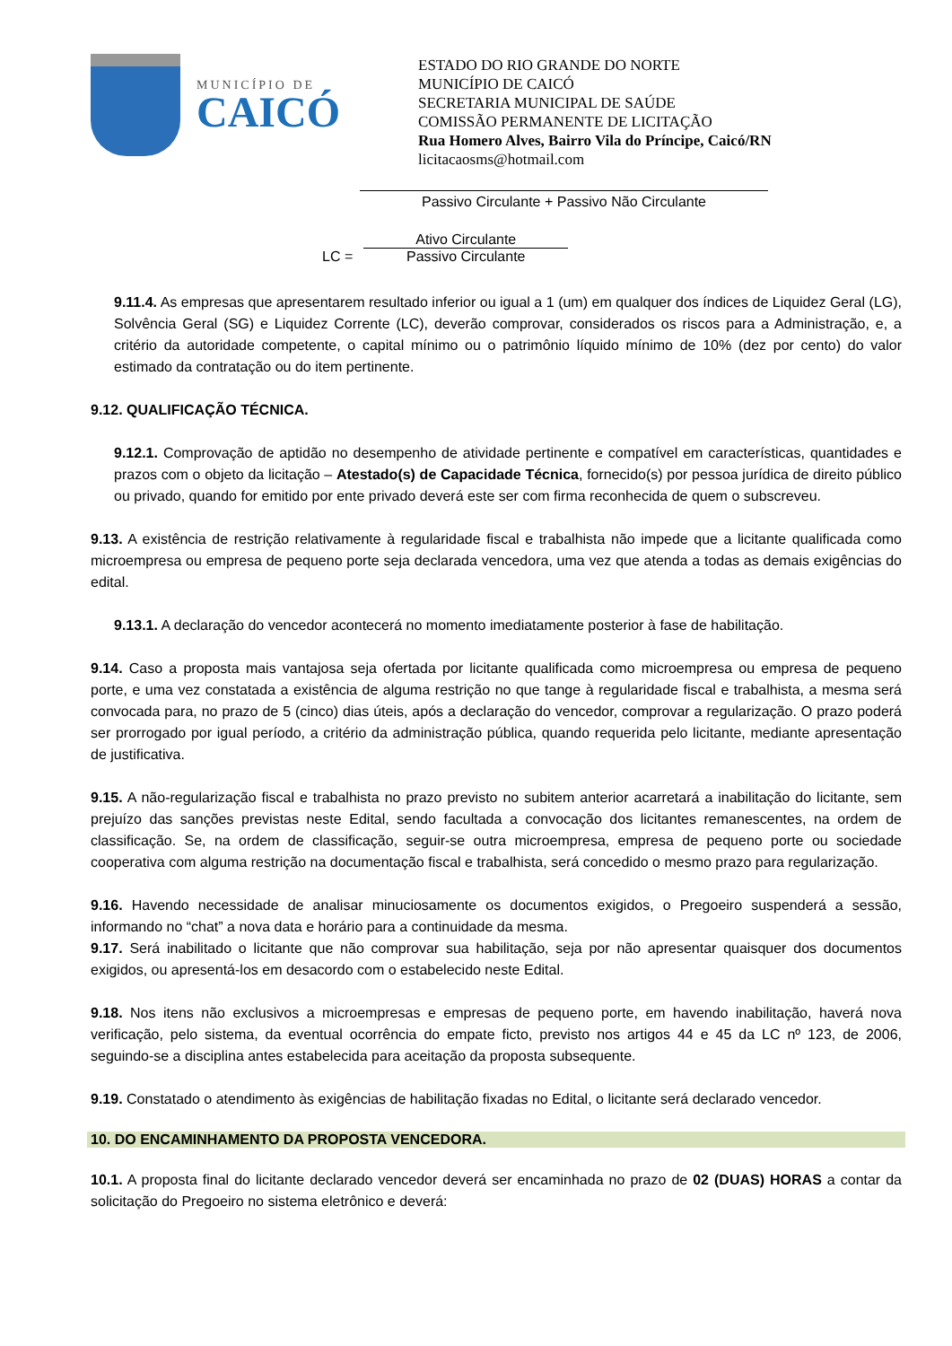MUNICÍPIO DE
CAICÓ
ESTADO DO RIO GRANDE DO NORTE
MUNICÍPIO DE CAICÓ
SECRETARIA MUNICIPAL DE SAÚDE
COMISSÃO PERMANENTE DE LICITAÇÃO
Rua Homero Alves, Bairro Vila do Príncipe, Caicó/RN
licitacaosms@hotmail.com
Passivo Circulante + Passivo Não Circulante
LC =
Ativo Circulante
Passivo Circulante
9.11.4. As empresas que apresentarem resultado inferior ou igual a 1 (um) em qualquer dos índices de Liquidez Geral (LG), Solvência Geral (SG) e Liquidez Corrente (LC), deverão comprovar, considerados os riscos para a Administração, e, a critério da autoridade competente, o capital mínimo ou o patrimônio líquido mínimo de 10% (dez por cento) do valor estimado da contratação ou do item pertinente.
9.12. QUALIFICAÇÃO TÉCNICA.
9.12.1. Comprovação de aptidão no desempenho de atividade pertinente e compatível em características, quantidades e prazos com o objeto da licitação – Atestado(s) de Capacidade Técnica, fornecido(s) por pessoa jurídica de direito público ou privado, quando for emitido por ente privado deverá este ser com firma reconhecida de quem o subscreveu.
9.13. A existência de restrição relativamente à regularidade fiscal e trabalhista não impede que a licitante qualificada como microempresa ou empresa de pequeno porte seja declarada vencedora, uma vez que atenda a todas as demais exigências do edital.
9.13.1. A declaração do vencedor acontecerá no momento imediatamente posterior à fase de habilitação.
9.14. Caso a proposta mais vantajosa seja ofertada por licitante qualificada como microempresa ou empresa de pequeno porte, e uma vez constatada a existência de alguma restrição no que tange à regularidade fiscal e trabalhista, a mesma será convocada para, no prazo de 5 (cinco) dias úteis, após a declaração do vencedor, comprovar a regularização. O prazo poderá ser prorrogado por igual período, a critério da administração pública, quando requerida pelo licitante, mediante apresentação de justificativa.
9.15. A não-regularização fiscal e trabalhista no prazo previsto no subitem anterior acarretará a inabilitação do licitante, sem prejuízo das sanções previstas neste Edital, sendo facultada a convocação dos licitantes remanescentes, na ordem de classificação. Se, na ordem de classificação, seguir-se outra microempresa, empresa de pequeno porte ou sociedade cooperativa com alguma restrição na documentação fiscal e trabalhista, será concedido o mesmo prazo para regularização.
9.16. Havendo necessidade de analisar minuciosamente os documentos exigidos, o Pregoeiro suspenderá a sessão, informando no “chat” a nova data e horário para a continuidade da mesma.
9.17. Será inabilitado o licitante que não comprovar sua habilitação, seja por não apresentar quaisquer dos documentos exigidos, ou apresentá-los em desacordo com o estabelecido neste Edital.
9.18. Nos itens não exclusivos a microempresas e empresas de pequeno porte, em havendo inabilitação, haverá nova verificação, pelo sistema, da eventual ocorrência do empate ficto, previsto nos artigos 44 e 45 da LC nº 123, de 2006, seguindo-se a disciplina antes estabelecida para aceitação da proposta subsequente.
9.19. Constatado o atendimento às exigências de habilitação fixadas no Edital, o licitante será declarado vencedor.
10. DO ENCAMINHAMENTO DA PROPOSTA VENCEDORA.
10.1. A proposta final do licitante declarado vencedor deverá ser encaminhada no prazo de 02 (DUAS) HORAS a contar da solicitação do Pregoeiro no sistema eletrônico e deverá: